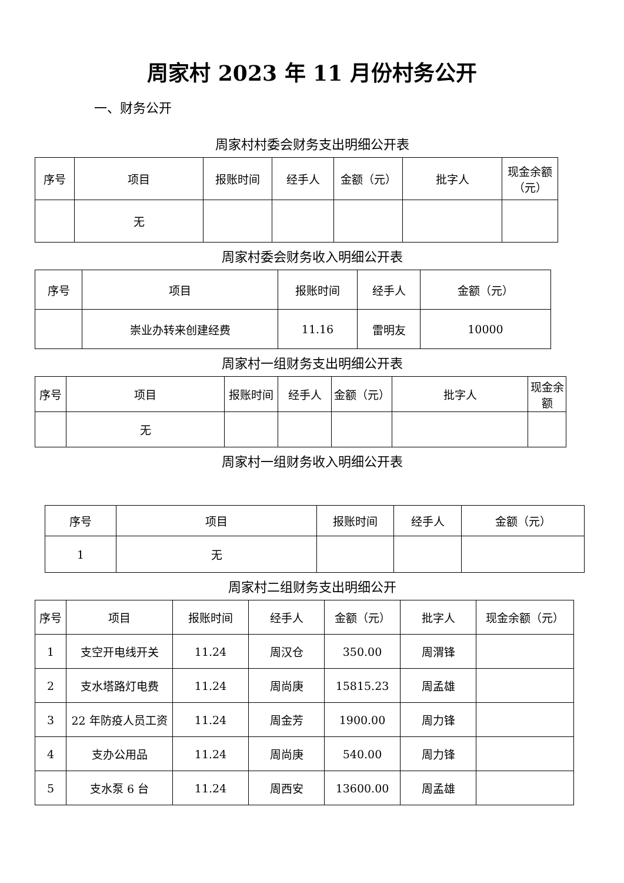周家村 2023 年 11 月份村务公开
一、财务公开
周家村村委会财务支出明细公开表
| 序号 | 项目 | 报账时间 | 经手人 | 金额（元） | 批字人 | 现金余额（元） |
| --- | --- | --- | --- | --- | --- | --- |
| | 无 | | | | | |
周家村委会财务收入明细公开表
| 序号 | 项目 | 报账时间 | 经手人 | 金额（元） |
| --- | --- | --- | --- | --- |
| | 崇业办转来创建经费 | 11.16 | 雷明友 | 10000 |
周家村一组财务支出明细公开表
| 序号 | 项目 | 报账时间 | 经手人 | 金额（元） | 批字人 | 现金余额 |
| --- | --- | --- | --- | --- | --- | --- |
| | 无 | | | | | |
周家村一组财务收入明细公开表
| 序号 | 项目 | 报账时间 | 经手人 | 金额（元） |
| --- | --- | --- | --- | --- |
| 1 | 无 | | | |
周家村二组财务支出明细公开
| 序号 | 项目 | 报账时间 | 经手人 | 金额（元） | 批字人 | 现金余额（元） |
| --- | --- | --- | --- | --- | --- | --- |
| 1 | 支空开电线开关 | 11.24 | 周汉仓 | 350.00 | 周渭锋 | |
| 2 | 支水塔路灯电费 | 11.24 | 周尚庚 | 15815.23 | 周孟雄 | |
| 3 | 22 年防疫人员工资 | 11.24 | 周金芳 | 1900.00 | 周力锋 | |
| 4 | 支办公用品 | 11.24 | 周尚庚 | 540.00 | 周力锋 | |
| 5 | 支水泵 6 台 | 11.24 | 周西安 | 13600.00 | 周孟雄 | |